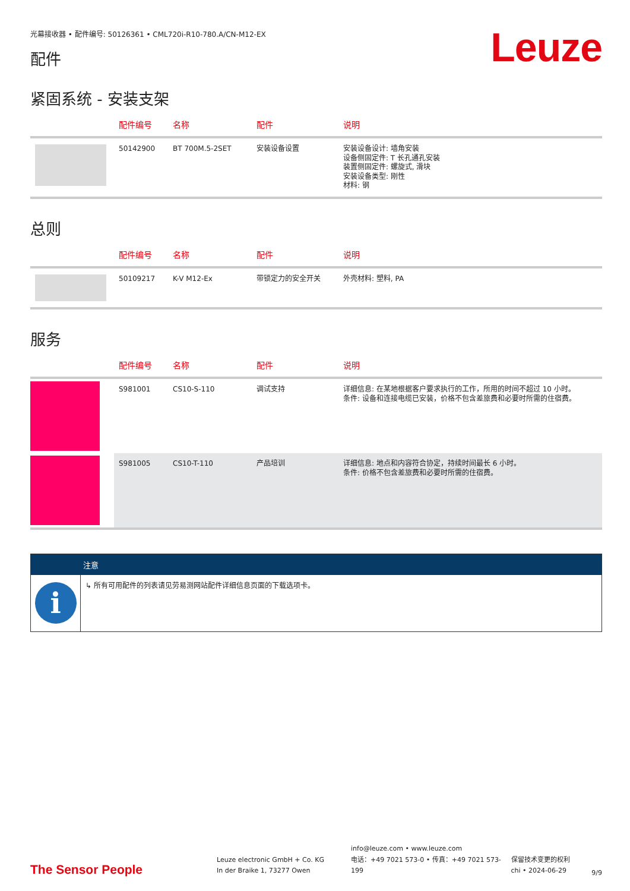光幕接收器 • 配件编号: 50126361 • CML720i-R10-780.A/CN-M12-EX
配件
Leuze
紧固系统 - 安装支架
| | 配件编号 | 名称 | 配件 | 说明 |
| --- | --- | --- | --- | --- |
| | 50142900 | BT 700M.5-2SET | 安装设备设置 | 安装设备设计: 墙角安装 设备侧固定件: T 长孔通孔安装 装置侧固定件: 螺旋式, 滑块 安装设备类型: 刚性 材料: 钢 |
总则
| | 配件编号 | 名称 | 配件 | 说明 |
| --- | --- | --- | --- | --- |
| | 50109217 | K-V M12-Ex | 带锁定力的安全开关 | 外壳材料: 塑料, PA |
服务
| | 配件编号 | 名称 | 配件 | 说明 |
| --- | --- | --- | --- | --- |
| | S981001 | CS10-S-110 | 调试支持 | 详细信息: 在某地根据客户要求执行的工作，所用的时间不超过 10 小时。 条件: 设备和连接电缆已安装，价格不包含差旅费和必要时所需的住宿费。 |
| | S981005 | CS10-T-110 | 产品培训 | 详细信息: 地点和内容符合协定，持续时间最长 6 小时。 条件: 价格不包含差旅费和必要时所需的住宿费。 |
注意
i
↳ 所有可用配件的列表请见劳易测网站配件详细信息页面的下载选项卡。
The Sensor People
Leuze electronic GmbH + Co. KG
In der Braike 1, 73277 Owen
info@leuze.com • www.leuze.com
电话：+49 7021 573-0 • 传真：+49 7021 573-199
保留技术变更的权利
chi • 2024-06-29
9/9